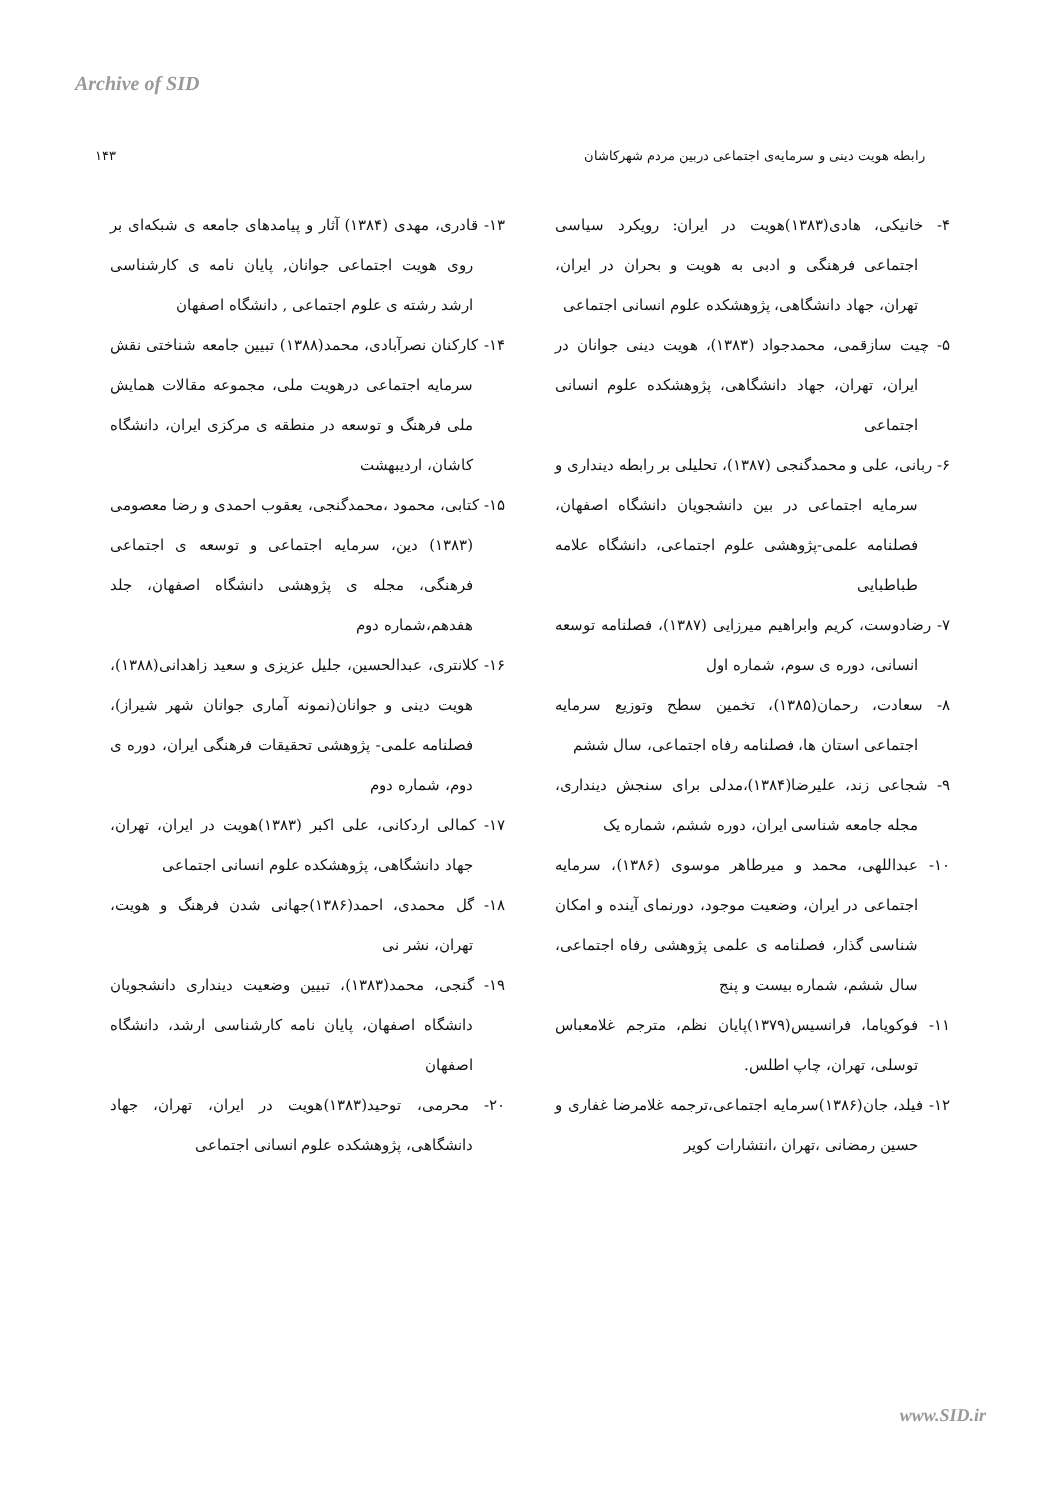Archive of SID
رابطه هویت دینی و سرمایه‌ی اجتماعی دربین مردم شهرکاشان ۱۴۳
۴- خانیکی، هادی(۱۳۸۳)هویت در ایران: رویکرد سیاسی اجتماعی فرهنگی و ادبی به هویت و بحران در ایران، تهران، جهاد دانشگاهی، پژوهشکده علوم انسانی اجتماعی
۵- چیت سازقمی، محمدجواد (۱۳۸۳)، هویت دینی جوانان در ایران، تهران، جهاد دانشگاهی، پژوهشکده علوم انسانی اجتماعی
۶- ربانی، علی و محمدگنجی (۱۳۸۷)، تحلیلی بر رابطه دینداری و سرمایه اجتماعی در بین دانشجویان دانشگاه اصفهان، فصلنامه علمی-پژوهشی علوم اجتماعی، دانشگاه علامه طباطبایی
۷- رضادوست، کریم وابراهیم میرزایی (۱۳۸۷)، فصلنامه توسعه انسانی، دوره ی سوم، شماره اول
۸- سعادت، رحمان(۱۳۸۵)، تخمین سطح وتوزیع سرمایه اجتماعی استان ها، فصلنامه رفاه اجتماعی، سال ششم
۹- شجاعی زند، علیرضا(۱۳۸۴)،مدلی برای سنجش دینداری، مجله جامعه شناسی ایران، دوره ششم، شماره یک
۱۰- عبداللهی، محمد و میرطاهر موسوی (۱۳۸۶)، سرمایه اجتماعی در ایران، وضعیت موجود، دورنمای آینده و امکان شناسی گذار، فصلنامه ی علمی پژوهشی رفاه اجتماعی، سال ششم، شماره بیست و پنج
۱۱- فوکویاما، فرانسیس(۱۳۷۹)پایان نظم، مترجم غلامعباس توسلی، تهران، چاپ اطلس.
۱۲- فیلد، جان(۱۳۸۶)سرمایه اجتماعی،ترجمه غلامرضا غفاری و حسین رمضانی ،تهران ،انتشارات کویر
۱۳- قادری، مهدی (۱۳۸۴) آثار و پیامدهای جامعه ی شبکه‌ای بر روی هویت اجتماعی جوانان, پایان نامه ی کارشناسی ارشد رشته ی علوم اجتماعی , دانشگاه اصفهان
۱۴- کارکنان نصرآبادی، محمد(۱۳۸۸) تبیین جامعه شناختی نقش سرمایه اجتماعی درهویت ملی، مجموعه مقالات همایش ملی فرهنگ و توسعه در منطقه ی مرکزی ایران، دانشگاه کاشان، اردیبهشت
۱۵- کتابی، محمود ،محمدگنجی، یعقوب احمدی و رضا معصومی (۱۳۸۳) دین، سرمایه اجتماعی و توسعه ی اجتماعی فرهنگی، مجله ی پژوهشی دانشگاه اصفهان، جلد هفدهم،شماره دوم
۱۶- کلانتری، عبدالحسین، جلیل عزیزی و سعید زاهدانی(۱۳۸۸)، هویت دینی و جوانان(نمونه آماری جوانان شهر شیراز)، فصلنامه علمی- پژوهشی تحقیقات فرهنگی ایران، دوره ی دوم، شماره دوم
۱۷- کمالی اردکانی، علی اکبر (۱۳۸۳)هویت در ایران، تهران، جهاد دانشگاهی، پژوهشکده علوم انسانی اجتماعی
۱۸- گل محمدی، احمد(۱۳۸۶)جهانی شدن فرهنگ و هویت، تهران، نشر نی
۱۹- گنجی، محمد(۱۳۸۳)، تبیین وضعیت دینداری دانشجویان دانشگاه اصفهان، پایان نامه کارشناسی ارشد، دانشگاه اصفهان
۲۰- محرمی، توحید(۱۳۸۳)هویت در ایران، تهران، جهاد دانشگاهی، پژوهشکده علوم انسانی اجتماعی
www.SID.ir